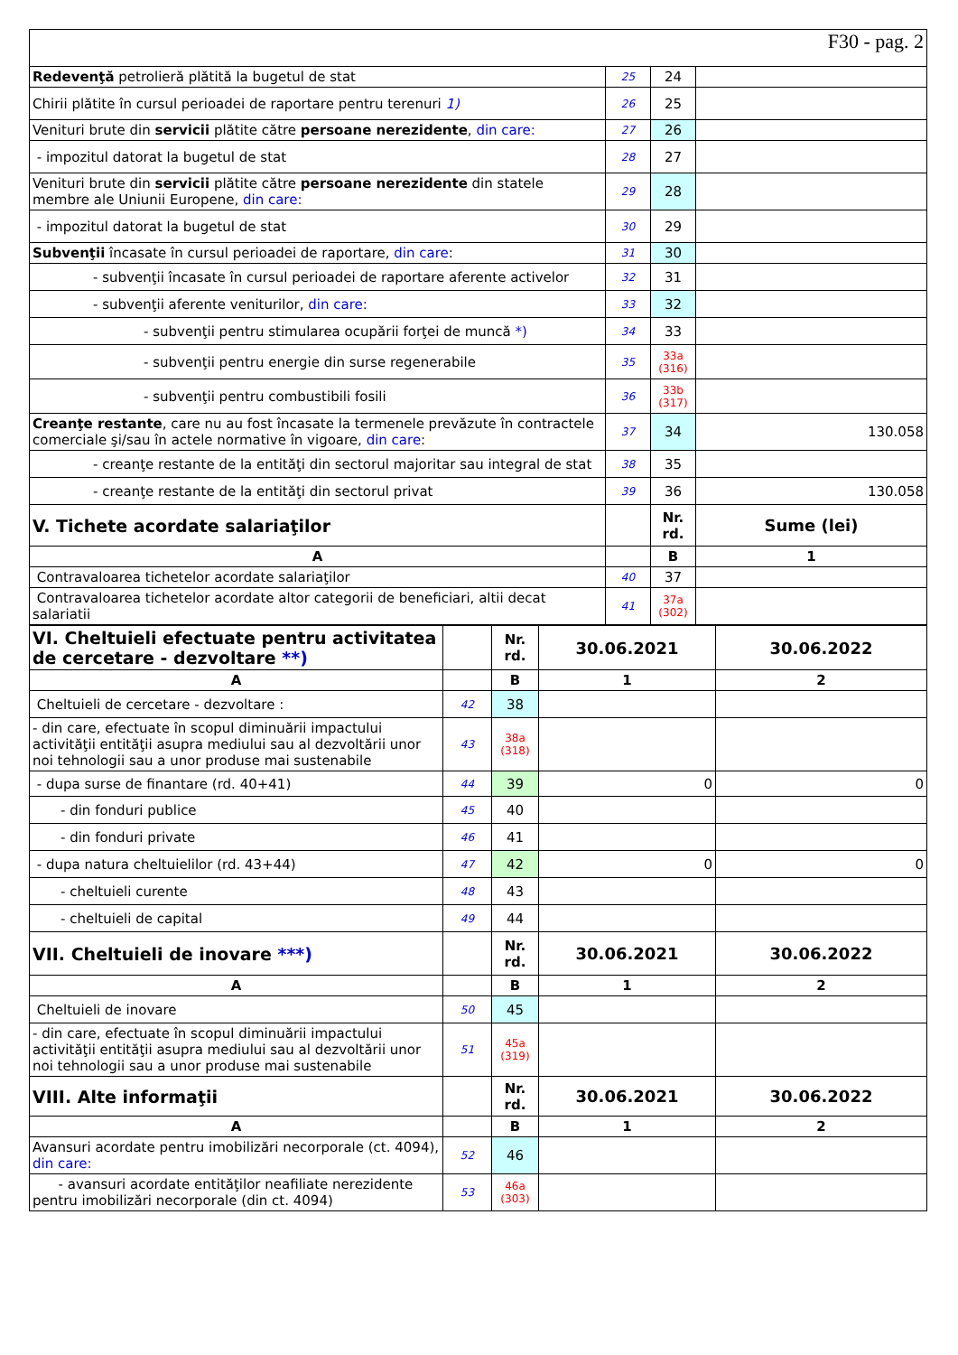F30 - pag. 2
| Redevenţă petrolieră plătită la bugetul de stat | 25 | 24 | |
| Chirii plătite în cursul perioadei de raportare pentru terenuri 1) | 26 | 25 | |
| Venituri brute din servicii plătite către persoane nerezidente , din care: | 27 | 26 | |
| - impozitul datorat la bugetul de stat | 28 | 27 | |
| Venituri brute din servicii plătite către persoane nerezidente din statele membre ale Uniunii Europene, din care: | 29 | 28 | |
| - impozitul datorat la bugetul de stat | 30 | 29 | |
| Subvenţii încasate în cursul perioadei de raportare, din care : | 31 | 30 | |
| - subvenţii încasate în cursul perioadei de raportare aferente activelor | 32 | 31 | |
| - subvenţii aferente veniturilor, din care: | 33 | 32 | |
| - subvenţii pentru stimularea ocupării forţei de muncă *) | 34 | 33 | |
| - subvenţii pentru energie din surse regenerabile | 35 | 33a (316) | |
| - subvenţii pentru combustibili fosili | 36 | 33b (317) | |
| Creanţe restante , care nu au fost încasate la termenele prevăzute în contractele comerciale şi/sau în actele normative în vigoare, din care : | 37 | 34 | 130.058 |
| - creanţe restante de la entităţi din sectorul majoritar sau integral de stat | 38 | 35 | |
| - creanţe restante de la entităţi din sectorul privat | 39 | 36 | 130.058 |
| V. Tichete acordate salariaţilor | | Nr. rd. | Sume (lei) |
| A | | B | 1 |
| Contravaloarea tichetelor acordate salariaţilor | 40 | 37 | |
| Contravaloarea tichetelor acordate altor categorii de beneficiari, altii decat salariatii | 41 | 37a (302) | |
| VI. Cheltuieli efectuate pentru activitatea de cercetare - dezvoltare **) | | Nr. rd. | 30.06.2021 | 30.06.2022 |
| A | | B | 1 | 2 |
| Cheltuieli de cercetare - dezvoltare : | 42 | 38 | | |
| - din care, efectuate în scopul diminuării impactului activităţii entităţii asupra mediului sau al dezvoltării unor noi tehnologii sau a unor produse mai sustenabile | 43 | 38a (318) | | |
| - dupa surse de finantare (rd. 40+41) | 44 | 39 | 0 | 0 |
| - din fonduri publice | 45 | 40 | | |
| - din fonduri private | 46 | 41 | | |
| - dupa natura cheltuielilor (rd. 43+44) | 47 | 42 | 0 | 0 |
| - cheltuieli curente | 48 | 43 | | |
| - cheltuieli de capital | 49 | 44 | | |
| VII. Cheltuieli de inovare ***) | | Nr. rd. | 30.06.2021 | 30.06.2022 |
| A | | B | 1 | 2 |
| Cheltuieli de inovare | 50 | 45 | | |
| - din care, efectuate în scopul diminuării impactului activităţii entităţii asupra mediului sau al dezvoltării unor noi tehnologii sau a unor produse mai sustenabile | 51 | 45a (319) | | |
| VIII. Alte informaţii | | Nr. rd. | 30.06.2021 | 30.06.2022 |
| A | | B | 1 | 2 |
| Avansuri acordate pentru imobilizări necorporale (ct. 4094), din care: | 52 | 46 | | |
| - avansuri acordate entităţilor neafiliate nerezidente pentru imobilizări necorporale (din ct. 4094) | 53 | 46a (303) | | |